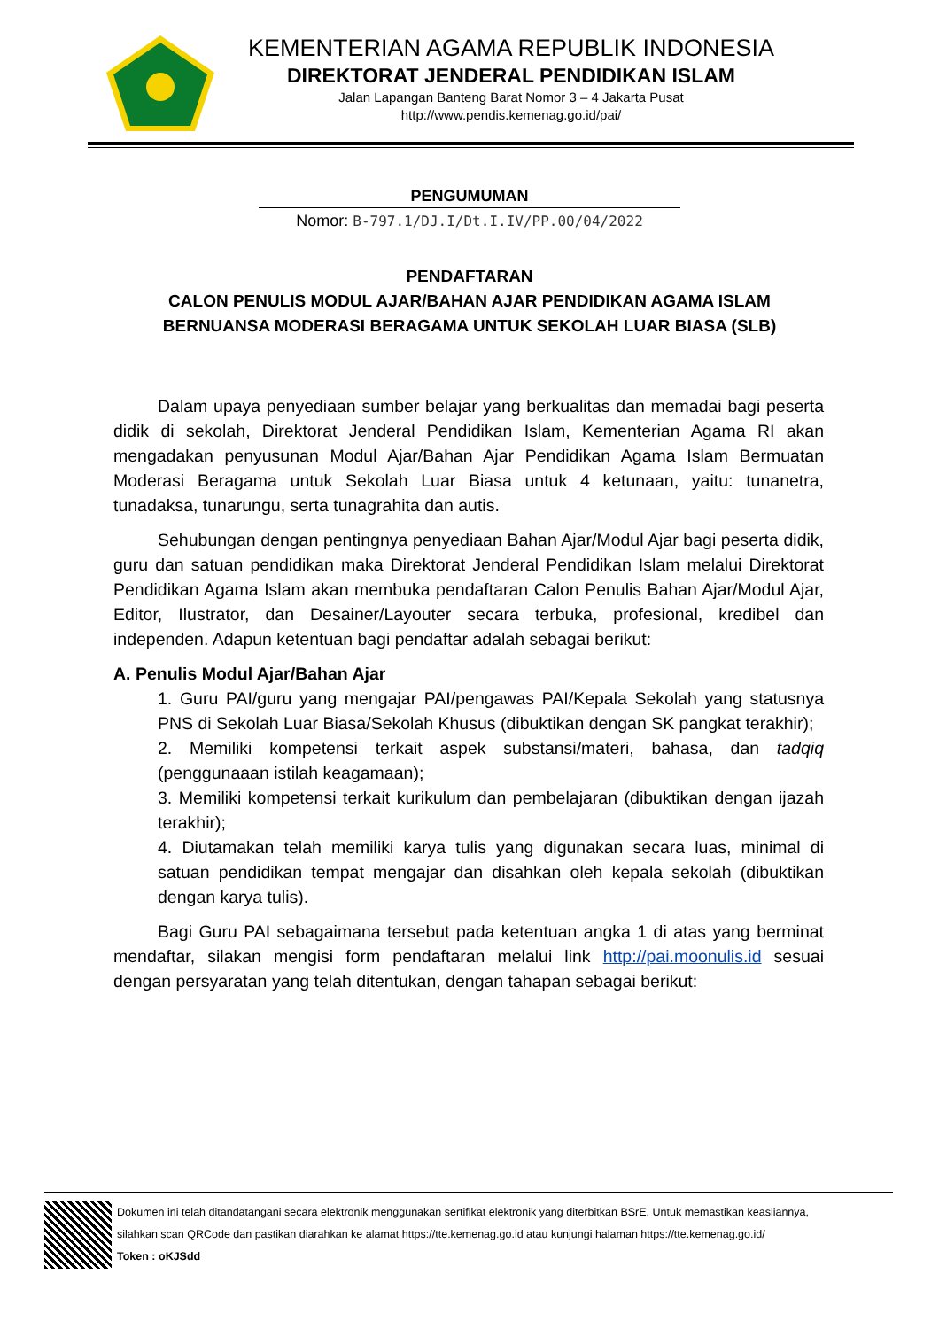KEMENTERIAN AGAMA REPUBLIK INDONESIA
DIREKTORAT JENDERAL PENDIDIKAN ISLAM
Jalan Lapangan Banteng Barat Nomor 3 – 4 Jakarta Pusat
http://www.pendis.kemenag.go.id/pai/
PENGUMUMAN
Nomor: B-797.1/DJ.I/Dt.I.IV/PP.00/04/2022
PENDAFTARAN
CALON PENULIS MODUL AJAR/BAHAN AJAR PENDIDIKAN AGAMA ISLAM
BERNUANSA MODERASI BERAGAMA UNTUK SEKOLAH LUAR BIASA (SLB)
Dalam upaya penyediaan sumber belajar yang berkualitas dan memadai bagi peserta didik di sekolah, Direktorat Jenderal Pendidikan Islam, Kementerian Agama RI akan mengadakan penyusunan Modul Ajar/Bahan Ajar Pendidikan Agama Islam Bermuatan Moderasi Beragama untuk Sekolah Luar Biasa untuk 4 ketunaan, yaitu: tunanetra, tunadaksa, tunarungu, serta tunagrahita dan autis.
Sehubungan dengan pentingnya penyediaan Bahan Ajar/Modul Ajar bagi peserta didik, guru dan satuan pendidikan maka Direktorat Jenderal Pendidikan Islam melalui Direktorat Pendidikan Agama Islam akan membuka pendaftaran Calon Penulis Bahan Ajar/Modul Ajar, Editor, Ilustrator, dan Desainer/Layouter secara terbuka, profesional, kredibel dan independen. Adapun ketentuan bagi pendaftar adalah sebagai berikut:
A. Penulis Modul Ajar/Bahan Ajar
1. Guru PAI/guru yang mengajar PAI/pengawas PAI/Kepala Sekolah yang statusnya PNS di Sekolah Luar Biasa/Sekolah Khusus (dibuktikan dengan SK pangkat terakhir);
2. Memiliki kompetensi terkait aspek substansi/materi, bahasa, dan tadqiq (penggunaaan istilah keagamaan);
3. Memiliki kompetensi terkait kurikulum dan pembelajaran (dibuktikan dengan ijazah terakhir);
4. Diutamakan telah memiliki karya tulis yang digunakan secara luas, minimal di satuan pendidikan tempat mengajar dan disahkan oleh kepala sekolah (dibuktikan dengan karya tulis).
Bagi Guru PAI sebagaimana tersebut pada ketentuan angka 1 di atas yang berminat mendaftar, silakan mengisi form pendaftaran melalui link http://pai.moonulis.id sesuai dengan persyaratan yang telah ditentukan, dengan tahapan sebagai berikut:
Dokumen ini telah ditandatangani secara elektronik menggunakan sertifikat elektronik yang diterbitkan BSrE. Untuk memastikan keasliannya,
silahkan scan QRCode dan pastikan diarahkan ke alamat https://tte.kemenag.go.id atau kunjungi halaman https://tte.kemenag.go.id/
Token : oKJSdd